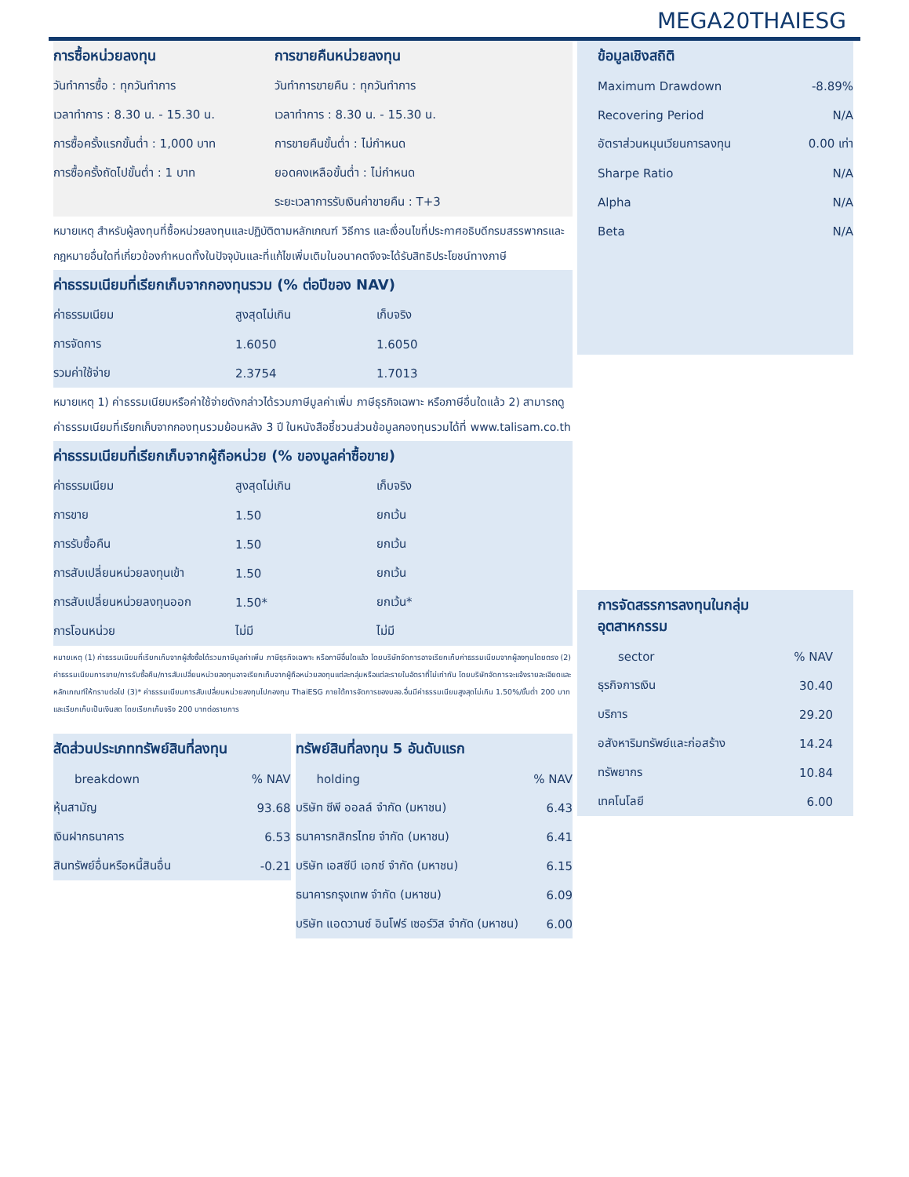MEGA20THAIESG
การซื้อหน่วยลงทุน
| วันทำการซื้อ : ทุกวันทำการ |
| เวลาทำการ : 8.30 น. - 15.30 น. |
| การซื้อครั้งแรกขั้นต่ำ : 1,000 บาท |
| การซื้อครั้งถัดไปขั้นต่ำ : 1 บาท |
การขายคืนหน่วยลงทุน
| วันทำการขายคืน : ทุกวันทำการ |
| เวลาทำการ : 8.30 น. - 15.30 น. |
| การขายคืนขั้นต่ำ : ไม่กำหนด |
| ยอดคงเหลือขั้นต่ำ : ไม่กำหนด |
| ระยะเวลาการรับเงินค่าขายคืน : T+3 |
หมายเหตุ สำหรับผู้ลงทุนที่ซื้อหน่วยลงทุนและปฏิบัติตามหลักเกณฑ์ วิธีการ และเงื่อนไขที่ประกาศอธิบดีกรมสรรพากรและกฎหมายอื่นใดที่เกี่ยวข้องกำหนดทั้งในปัจจุบันและที่แก้ไขเพิ่มเติมในอนาคตจึงจะได้รับสิทธิประโยชน์ทางภาษี
ค่าธรรมเนียมที่เรียกเก็บจากกองทุนรวม (% ต่อปีของ NAV)
| ค่าธรรมเนียม | สูงสุดไม่เกิน | เก็บจริง |
| --- | --- | --- |
| การจัดการ | 1.6050 | 1.6050 |
| รวมค่าใช้จ่าย | 2.3754 | 1.7013 |
หมายเหตุ 1) ค่าธรรมเนียมหรือค่าใช้จ่ายดังกล่าวได้รวมภาษีมูลค่าเพิ่ม ภาษีธุรกิจเฉพาะ หรือภาษีอื่นใดแล้ว 2) สามารถดูค่าธรรมเนียมที่เรียกเก็บจากกองทุนรวมย้อนหลัง 3 ปี ในหนังสือชี้ชวนส่วนข้อมูลกองทุนรวมได้ที่ www.talisam.co.th
ค่าธรรมเนียมที่เรียกเก็บจากผู้ถือหน่วย (% ของมูลค่าซื้อขาย)
| ค่าธรรมเนียม | สูงสุดไม่เกิน | เก็บจริง |
| --- | --- | --- |
| การขาย | 1.50 | ยกเว้น |
| การรับซื้อคืน | 1.50 | ยกเว้น |
| การสับเปลี่ยนหน่วยลงทุนเข้า | 1.50 | ยกเว้น |
| การสับเปลี่ยนหน่วยลงทุนออก | 1.50* | ยกเว้น* |
| การโอนหน่วย | ไม่มี | ไม่มี |
หมายเหตุ (1) ค่าธรรมเนียมที่เรียกเก็บจากผู้สั่งซื้อได้รวมภาษีมูลค่าเพิ่ม ภาษีธุรกิจเฉพาะ หรือภาษีอื่นใดแล้ว โดยบริษัทจัดการอาจเรียกเก็บค่าธรรมเนียมจากผู้ลงทุนโดยตรง (2) ค่าธรรมเนียมการขาย/การรับซื้อคืน/การสับเปลี่ยนหน่วยลงทุนอาจเรียกเก็บจากผู้ถือหน่วยลงทุนแต่ละกลุ่มหรือแต่ละรายในอัตราที่ไม่เท่ากัน โดยบริษัทจัดการจะแจ้งรายละเอียดและหลักเกณฑ์ให้ทราบต่อไป (3)* ค่าธรรมเนียมการสับเปลี่ยนหน่วยลงทุนไปกองทุน ThaiESG ภายใต้การจัดการของบลจ.อื่นมีค่าธรรมเนียมสูงสุดไม่เกิน 1.50%/ขั้นต่ำ 200 บาท และเรียกเก็บเป็นเงินสด โดยเรียกเก็บจริง 200 บาทต่อรายการ
สัดส่วนประเภททรัพย์สินที่ลงทุน
| breakdown | % NAV |
| --- | --- |
| หุ้นสามัญ | 93.68 |
| เงินฝากธนาคาร | 6.53 |
| สินทรัพย์อื่นหรือหนี้สินอื่น | -0.21 |
ทรัพย์สินที่ลงทุน 5 อันดับแรก
| holding | % NAV |
| --- | --- |
| บริษัท ซีพี ออลล์ จำกัด (มหาชน) | 6.43 |
| ธนาคารกสิกรไทย จำกัด (มหาชน) | 6.41 |
| บริษัท เอสซีบี เอกซ์ จำกัด (มหาชน) | 6.15 |
| ธนาคารกรุงเทพ จำกัด (มหาชน) | 6.09 |
| บริษัท แอดวานซ์ อินโฟร์ เซอร์วิส จำกัด (มหาชน) | 6.00 |
ข้อมูลเชิงสถิติ
| Maximum Drawdown | -8.89% |
| Recovering Period | N/A |
| อัตราส่วนหมุนเวียนการลงทุน | 0.00 เท่า |
| Sharpe Ratio | N/A |
| Alpha | N/A |
| Beta | N/A |
การจัดสรรการลงทุนในกลุ่ม
อุตสาหกรรม
| sector | % NAV |
| --- | --- |
| ธุรกิจการเงิน | 30.40 |
| บริการ | 29.20 |
| อสังหาริมทรัพย์และก่อสร้าง | 14.24 |
| ทรัพยากร | 10.84 |
| เทคโนโลยี | 6.00 |